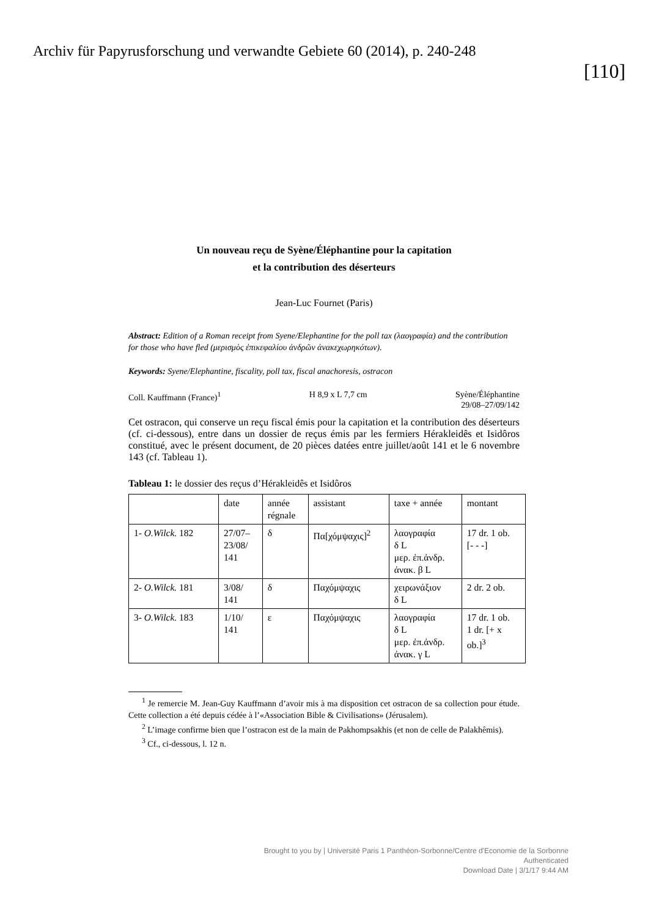Archiv für Papyrusforschung und verwandte Gebiete 60 (2014), p. 240-248
[110]
Un nouveau reçu de Syène/Éléphantine pour la capitation
et la contribution des déserteurs
Jean-Luc Fournet (Paris)
Abstract: Edition of a Roman receipt from Syene/Elephantine for the poll tax (λαογραφία) and the contribution for those who have fled (μερισμὸς ἐπικεφαλίου ἀνδρῶν ἀνακεχωρηκότων).
Keywords: Syene/Elephantine, fiscality, poll tax, fiscal anachoresis, ostracon
Coll. Kauffmann (France)<sup>1</sup> H 8,9 x L 7,7 cm Syène/Éléphantine
29/08–27/09/142
Cet ostracon, qui conserve un reçu fiscal émis pour la capitation et la contribution des déserteurs (cf. ci-dessous), entre dans un dossier de reçus émis par les fermiers Hérakleidês et Isidôros constitué, avec le présent document, de 20 pièces datées entre juillet/août 141 et le 6 novembre 143 (cf. Tableau 1).
Tableau 1: le dossier des reçus d’Hérakleidês et Isidôros
| | date | année régnale | assistant | taxe + année | montant |
| 1- O.Wilck . 182 | 27/07– 23/08/ 141 | δ | Πα[χόμψαχις]<sup>2</sup> | λαογραφία δ L μερ. ἐπ.ἀνδρ. ἀνακ. β L | 17 dr. 1 ob. [- - -] |
| 2- O.Wilck. 181 | 3/08/ 141 | δ | Παχόμψαχις | χειρωνάξιον δ L | 2 dr. 2 ob. |
| 3- O.Wilck . 183 | 1/10/ 141 | ε | Παχόμψαχις | λαογραφία δ L μερ. ἐπ.ἀνδρ. ἀνακ. γ L | 17 dr. 1 ob. 1 dr. [+ x ob.]<sup>3</sup> |
<sup>1</sup> Je remercie M. Jean-Guy Kauffmann d’avoir mis à ma disposition cet ostracon de sa collection pour étude. Cette collection a été depuis cédée à l’«Association Bible & Civilisations» (Jérusalem).
<sup>2</sup> L’image confirme bien que l’ostracon est de la main de Pakhompsakhis (et non de celle de Palakhêmis).
<sup>3</sup> Cf., ci-dessous, l. 12 n.
Brought to you by | Université Paris 1 Panthéon-Sorbonne/Centre d'Economie de la Sorbonne
Authenticated
Download Date | 3/1/17 9:44 AM